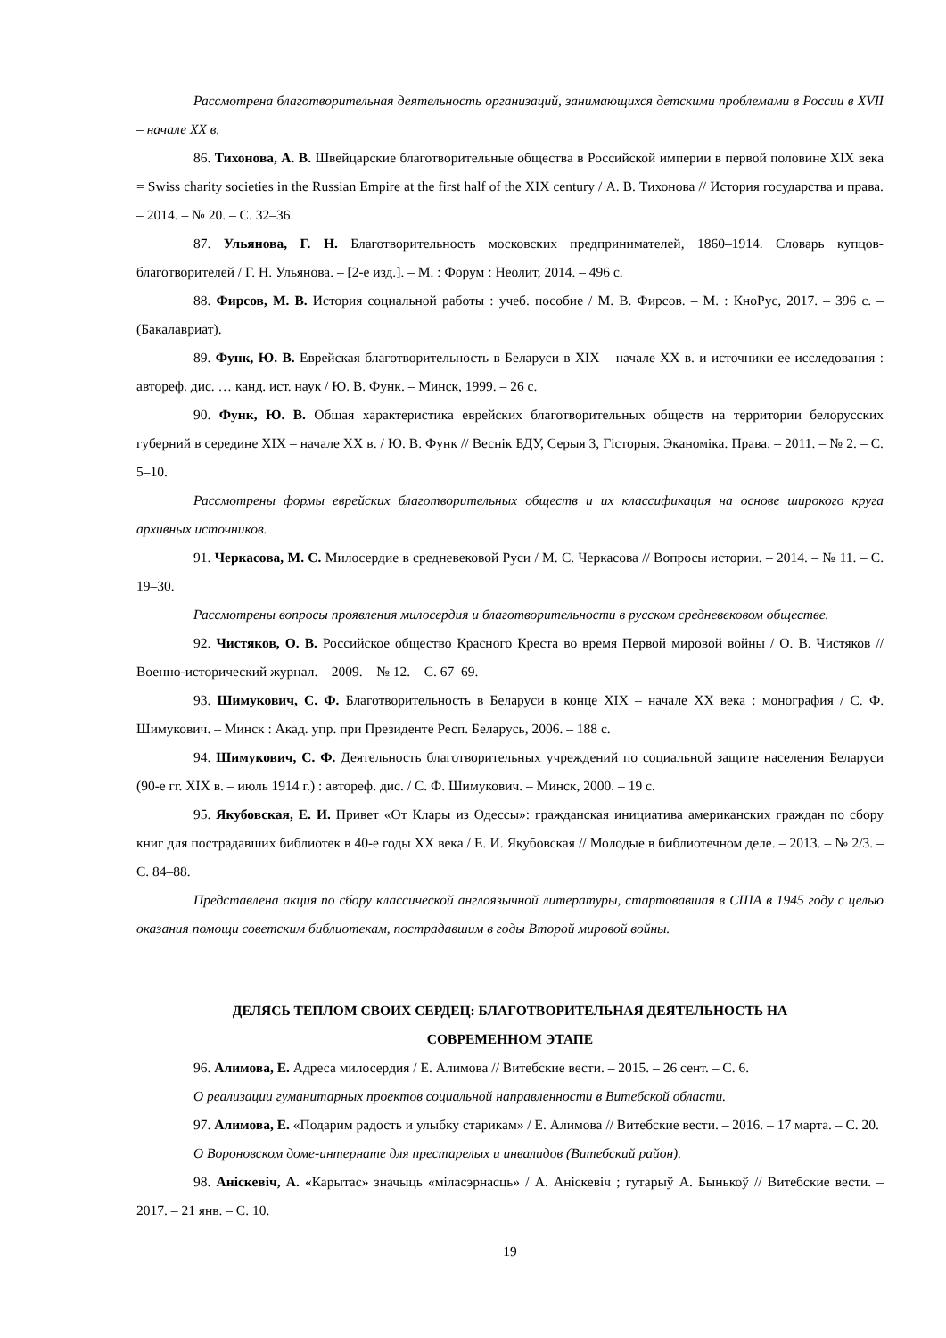Рассмотрена благотворительная деятельность организаций, занимающихся детскими проблемами в России в XVII – начале XX в.
86. Тихонова, А. В. Швейцарские благотворительные общества в Российской империи в первой половине XIX века = Swiss charity societies in the Russian Empire at the first half of the XIX century / А. В. Тихонова // История государства и права. – 2014. – № 20. – С. 32–36.
87. Ульянова, Г. Н. Благотворительность московских предпринимателей, 1860–1914. Словарь купцов-благотворителей / Г. Н. Ульянова. – [2-е изд.]. – М. : Форум : Неолит, 2014. – 496 с.
88. Фирсов, М. В. История социальной работы : учеб. пособие / М. В. Фирсов. – М. : КноРус, 2017. – 396 с. – (Бакалавриат).
89. Функ, Ю. В. Еврейская благотворительность в Беларуси в XIX – начале XX в. и источники ее исследования : автореф. дис. … канд. ист. наук / Ю. В. Функ. – Минск, 1999. – 26 с.
90. Функ, Ю. В. Общая характеристика еврейских благотворительных обществ на территории белорусских губерний в середине XIX – начале XX в. / Ю. В. Функ // Веснік БДУ, Серыя 3, Гісторыя. Эканоміка. Права. – 2011. – № 2. – С. 5–10.
Рассмотрены формы еврейских благотворительных обществ и их классификация на основе широкого круга архивных источников.
91. Черкасова, М. С. Милосердие в средневековой Руси / М. С. Черкасова // Вопросы истории. – 2014. – № 11. – С. 19–30.
Рассмотрены вопросы проявления милосердия и благотворительности в русском средневековом обществе.
92. Чистяков, О. В. Российское общество Красного Креста во время Первой мировой войны / О. В. Чистяков // Военно-исторический журнал. – 2009. – № 12. – С. 67–69.
93. Шимукович, С. Ф. Благотворительность в Беларуси в конце XIX – начале XX века : монография / С. Ф. Шимукович. – Минск : Акад. упр. при Президенте Респ. Беларусь, 2006. – 188 с.
94. Шимукович, С. Ф. Деятельность благотворительных учреждений по социальной защите населения Беларуси (90-е гг. XIX в. – июль 1914 г.) : автореф. дис. / С. Ф. Шимукович. – Минск, 2000. – 19 с.
95. Якубовская, Е. И. Привет «От Клары из Одессы»: гражданская инициатива американских граждан по сбору книг для пострадавших библиотек в 40-е годы XX века / Е. И. Якубовская // Молодые в библиотечном деле. – 2013. – № 2/3. – С. 84–88.
Представлена акция по сбору классической англоязычной литературы, стартовавшая в США в 1945 году с целью оказания помощи советским библиотекам, пострадавшим в годы Второй мировой войны.
ДЕЛЯСЬ ТЕПЛОМ СВОИХ СЕРДЕЦ: БЛАГОТВОРИТЕЛЬНАЯ ДЕЯТЕЛЬНОСТЬ НА
СОВРЕМЕННОМ ЭТАПЕ
96. Алимова, Е. Адреса милосердия / Е. Алимова // Витебские вести. – 2015. – 26 сент. – С. 6.
О реализации гуманитарных проектов социальной направленности в Витебской области.
97. Алимова, Е. «Подарим радость и улыбку старикам» / Е. Алимова // Витебские вести. – 2016. – 17 марта. – С. 20.
О Вороновском доме-интернате для престарелых и инвалидов (Витебский район).
98. Аніскевіч, А. «Карытас» значыць «міласэрнасць» / А. Аніскевіч ; гутарыў А. Бынькоў // Витебские вести. – 2017. – 21 янв. – С. 10.
19